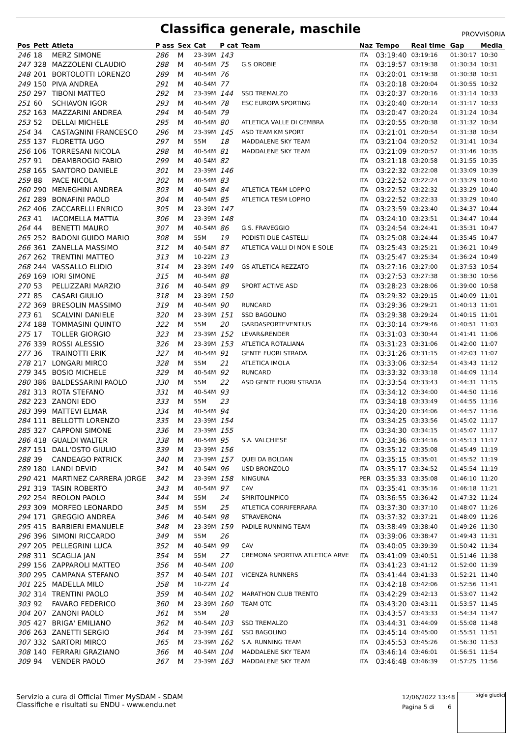Classifica generale, maschile
PROVVISORIA
| Pos | Pett | Atleta | P ass | Sex | Cat | P cat | Team | Naz | Tempo | Real time | Gap | Media |
| --- | --- | --- | --- | --- | --- | --- | --- | --- | --- | --- | --- | --- |
| 246 | 18 | MERZ SIMONE | 286 | M | 23-39M | 143 | | ITA | 03:19:40 | 03:19:16 | 01:30:17 | 10:30 |
| 247 | 328 | MAZZOLENI CLAUDIO | 288 | M | 40-54M | 75 | G.S OROBIE | ITA | 03:19:57 | 03:19:38 | 01:30:34 | 10:31 |
| 248 | 201 | BORTOLOTTI LORENZO | 289 | M | 40-54M | 76 | | ITA | 03:20:01 | 03:19:38 | 01:30:38 | 10:31 |
| 249 | 150 | PIVA ANDREA | 291 | M | 40-54M | 77 | | ITA | 03:20:18 | 03:20:04 | 01:30:55 | 10:32 |
| 250 | 297 | TIBONI MATTEO | 292 | M | 23-39M | 144 | SSD TREMALZO | ITA | 03:20:37 | 03:20:16 | 01:31:14 | 10:33 |
| 251 | 60 | SCHIAVON IGOR | 293 | M | 40-54M | 78 | ESC EUROPA SPORTING | ITA | 03:20:40 | 03:20:14 | 01:31:17 | 10:33 |
| 252 | 163 | MAZZARINI ANDREA | 294 | M | 40-54M | 79 | | ITA | 03:20:47 | 03:20:24 | 01:31:24 | 10:34 |
| 253 | 52 | DELLAI MICHELE | 295 | M | 40-54M | 80 | ATLETICA VALLE DI CEMBRA | ITA | 03:20:55 | 03:20:38 | 01:31:32 | 10:34 |
| 254 | 34 | CASTAGNINI FRANCESCO | 296 | M | 23-39M | 145 | ASD TEAM KM SPORT | ITA | 03:21:01 | 03:20:54 | 01:31:38 | 10:34 |
| 255 | 137 | FLORETTA UGO | 297 | M | 55M | 18 | MADDALENE SKY TEAM | ITA | 03:21:04 | 03:20:52 | 01:31:41 | 10:34 |
| 256 | 106 | TORRESANI NICOLA | 298 | M | 40-54M | 81 | MADDALENE SKY TEAM | ITA | 03:21:09 | 03:20:57 | 01:31:46 | 10:35 |
| 257 | 91 | DEAMBROGIO FABIO | 299 | M | 40-54M | 82 | | ITA | 03:21:18 | 03:20:58 | 01:31:55 | 10:35 |
| 258 | 165 | SANTORO DANIELE | 301 | M | 23-39M | 146 | | ITA | 03:22:32 | 03:22:08 | 01:33:09 | 10:39 |
| 259 | 88 | PACE NICOLA | 302 | M | 40-54M | 83 | | ITA | 03:22:52 | 03:22:24 | 01:33:29 | 10:40 |
| 260 | 290 | MENEGHINI ANDREA | 303 | M | 40-54M | 84 | ATLETICA TEAM LOPPIO | ITA | 03:22:52 | 03:22:32 | 01:33:29 | 10:40 |
| 261 | 289 | BONAFINI PAOLO | 304 | M | 40-54M | 85 | ATLETICA TESM LOPPIO | ITA | 03:22:52 | 03:22:33 | 01:33:29 | 10:40 |
| 262 | 406 | ZACCARELLI ENRICO | 305 | M | 23-39M | 147 | | ITA | 03:23:59 | 03:23:40 | 01:34:37 | 10:44 |
| 263 | 41 | IACOMELLA MATTIA | 306 | M | 23-39M | 148 | | ITA | 03:24:10 | 03:23:51 | 01:34:47 | 10:44 |
| 264 | 44 | BENETTI MAURO | 307 | M | 40-54M | 86 | G.S. FRAVEGGIO | ITA | 03:24:54 | 03:24:41 | 01:35:31 | 10:47 |
| 265 | 252 | BADONI GUIDO MARIO | 308 | M | 55M | 19 | PODISTI DUE CASTELLI | ITA | 03:25:08 | 03:24:44 | 01:35:45 | 10:47 |
| 266 | 361 | ZANELLA MASSIMO | 312 | M | 40-54M | 87 | ATLETICA VALLI DI NON E SOLE | ITA | 03:25:43 | 03:25:21 | 01:36:21 | 10:49 |
| 267 | 262 | TRENTINI MATTEO | 313 | M | 10-22M | 13 | | ITA | 03:25:47 | 03:25:34 | 01:36:24 | 10:49 |
| 268 | 244 | VASSALLO ELIDIO | 314 | M | 23-39M | 149 | GS ATLETICA REZZATO | ITA | 03:27:16 | 03:27:00 | 01:37:53 | 10:54 |
| 269 | 169 | IORI SIMONE | 315 | M | 40-54M | 88 | | ITA | 03:27:53 | 03:27:38 | 01:38:30 | 10:56 |
| 270 | 53 | PELLIZZARI MARZIO | 316 | M | 40-54M | 89 | SPORT ACTIVE ASD | ITA | 03:28:23 | 03:28:06 | 01:39:00 | 10:58 |
| 271 | 85 | CASARI GIULIO | 318 | M | 23-39M | 150 | | ITA | 03:29:32 | 03:29:15 | 01:40:09 | 11:01 |
| 272 | 369 | BRESOLIN MASSIMO | 319 | M | 40-54M | 90 | RUNCARD | ITA | 03:29:36 | 03:29:21 | 01:40:13 | 11:01 |
| 273 | 61 | SCALVINI DANIELE | 320 | M | 23-39M | 151 | SSD BAGOLINO | ITA | 03:29:38 | 03:29:24 | 01:40:15 | 11:01 |
| 274 | 188 | TOMMASINI QUINTO | 322 | M | 55M | 20 | GARDASPORTEVENTIUS | ITA | 03:30:14 | 03:29:46 | 01:40:51 | 11:03 |
| 275 | 17 | TOLLER GIORGIO | 323 | M | 23-39M | 152 | LEVAR&RENDER | ITA | 03:31:03 | 03:30:44 | 01:41:41 | 11:06 |
| 276 | 339 | ROSSI ALESSIO | 326 | M | 23-39M | 153 | ATLETICA ROTALIANA | ITA | 03:31:23 | 03:31:06 | 01:42:00 | 11:07 |
| 277 | 36 | TRAINOTTI ERIK | 327 | M | 40-54M | 91 | GENTE FUORI STRADA | ITA | 03:31:26 | 03:31:15 | 01:42:03 | 11:07 |
| 278 | 217 | LONGARI MIRCO | 328 | M | 55M | 21 | ATLETICA IMOLA | ITA | 03:33:06 | 03:32:54 | 01:43:43 | 11:12 |
| 279 | 345 | BOSIO MICHELE | 329 | M | 40-54M | 92 | RUNCARD | ITA | 03:33:32 | 03:33:18 | 01:44:09 | 11:14 |
| 280 | 386 | BALDESSARINI PAOLO | 330 | M | 55M | 22 | ASD GENTE FUORI STRADA | ITA | 03:33:54 | 03:33:43 | 01:44:31 | 11:15 |
| 281 | 313 | ROTA STEFANO | 331 | M | 40-54M | 93 | | ITA | 03:34:12 | 03:34:00 | 01:44:50 | 11:16 |
| 282 | 223 | ZANONI EDO | 333 | M | 55M | 23 | | ITA | 03:34:18 | 03:33:49 | 01:44:55 | 11:16 |
| 283 | 399 | MATTEVI ELMAR | 334 | M | 40-54M | 94 | | ITA | 03:34:20 | 03:34:06 | 01:44:57 | 11:16 |
| 284 | 111 | BELLOTTI LORENZO | 335 | M | 23-39M | 154 | | ITA | 03:34:25 | 03:33:56 | 01:45:02 | 11:17 |
| 285 | 327 | CAPPONI SIMONE | 336 | M | 23-39M | 155 | | ITA | 03:34:30 | 03:34:15 | 01:45:07 | 11:17 |
| 286 | 418 | GUALDI WALTER | 338 | M | 40-54M | 95 | S.A. VALCHIESE | ITA | 03:34:36 | 03:34:16 | 01:45:13 | 11:17 |
| 287 | 151 | DALL'OSTO GIULIO | 339 | M | 23-39M | 156 | | ITA | 03:35:12 | 03:35:08 | 01:45:49 | 11:19 |
| 288 | 39 | CANDEAGO PATRICK | 340 | M | 23-39M | 157 | QUEI DA BOLDAN | ITA | 03:35:15 | 03:35:01 | 01:45:52 | 11:19 |
| 289 | 180 | LANDI DEVID | 341 | M | 40-54M | 96 | USD BRONZOLO | ITA | 03:35:17 | 03:34:52 | 01:45:54 | 11:19 |
| 290 | 421 | MARTINEZ CARRERA JORGE | 342 | M | 23-39M | 158 | NINGUNA | PER | 03:35:33 | 03:35:08 | 01:46:10 | 11:20 |
| 291 | 319 | TASIN ROBERTO | 343 | M | 40-54M | 97 | CAV | ITA | 03:35:41 | 03:35:16 | 01:46:18 | 11:21 |
| 292 | 254 | REOLON PAOLO | 344 | M | 55M | 24 | SPIRITOLIMPICO | ITA | 03:36:55 | 03:36:42 | 01:47:32 | 11:24 |
| 293 | 309 | MORFEO LEONARDO | 345 | M | 55M | 25 | ATLETICA CORRIFERRARA | ITA | 03:37:30 | 03:37:10 | 01:48:07 | 11:26 |
| 294 | 171 | GREGGIO ANDREA | 346 | M | 40-54M | 98 | STRAVERONA | ITA | 03:37:32 | 03:37:21 | 01:48:09 | 11:26 |
| 295 | 415 | BARBIERI EMANUELE | 348 | M | 23-39M | 159 | PADILE RUNNING TEAM | ITA | 03:38:49 | 03:38:40 | 01:49:26 | 11:30 |
| 296 | 396 | SIMONI RICCARDO | 349 | M | 55M | 26 | | ITA | 03:39:06 | 03:38:47 | 01:49:43 | 11:31 |
| 297 | 205 | PELLEGRINI LUCA | 352 | M | 40-54M | 99 | CAV | ITA | 03:40:05 | 03:39:39 | 01:50:42 | 11:34 |
| 298 | 311 | SCAGLIA JAN | 354 | M | 55M | 27 | CREMONA SPORTIVA ATLETICA ARVE | ITA | 03:41:09 | 03:40:51 | 01:51:46 | 11:38 |
| 299 | 156 | ZAPPAROLI MATTEO | 356 | M | 40-54M | 100 | | ITA | 03:41:23 | 03:41:12 | 01:52:00 | 11:39 |
| 300 | 295 | CAMPANA STEFANO | 357 | M | 40-54M | 101 | VICENZA RUNNERS | ITA | 03:41:44 | 03:41:33 | 01:52:21 | 11:40 |
| 301 | 225 | MADELLA MILO | 358 | M | 10-22M | 14 | | ITA | 03:42:18 | 03:42:06 | 01:52:56 | 11:41 |
| 302 | 314 | TRENTINI PAOLO | 359 | M | 40-54M | 102 | MARATHON CLUB TRENTO | ITA | 03:42:29 | 03:42:13 | 01:53:07 | 11:42 |
| 303 | 92 | FAVARO FEDERICO | 360 | M | 23-39M | 160 | TEAM OTC | ITA | 03:43:20 | 03:43:11 | 01:53:57 | 11:45 |
| 304 | 207 | ZANONI PAOLO | 361 | M | 55M | 28 | | ITA | 03:43:57 | 03:43:33 | 01:54:34 | 11:47 |
| 305 | 427 | BRIGA' EMILIANO | 362 | M | 40-54M | 103 | SSD TREMALZO | ITA | 03:44:31 | 03:44:09 | 01:55:08 | 11:48 |
| 306 | 263 | ZANETTI SERGIO | 364 | M | 23-39M | 161 | SSD BAGOLINO | ITA | 03:45:14 | 03:45:00 | 01:55:51 | 11:51 |
| 307 | 332 | SARTORI MIRCO | 365 | M | 23-39M | 162 | S.A. RUNNING TEAM | ITA | 03:45:53 | 03:45:26 | 01:56:30 | 11:53 |
| 308 | 140 | FERRARI GRAZIANO | 366 | M | 40-54M | 104 | MADDALENE SKY TEAM | ITA | 03:46:14 | 03:46:01 | 01:56:51 | 11:54 |
| 309 | 94 | VENDER PAOLO | 367 | M | 23-39M | 163 | MADDALENE SKY TEAM | ITA | 03:46:48 | 03:46:39 | 01:57:25 | 11:56 |
Servizio a cura di Official Timer MySDAM - SDAM
Classifiche e risultati su ENDU - www.endu.net
12/06/2022 13:48
Pagina 5 di 6
sigle giudici